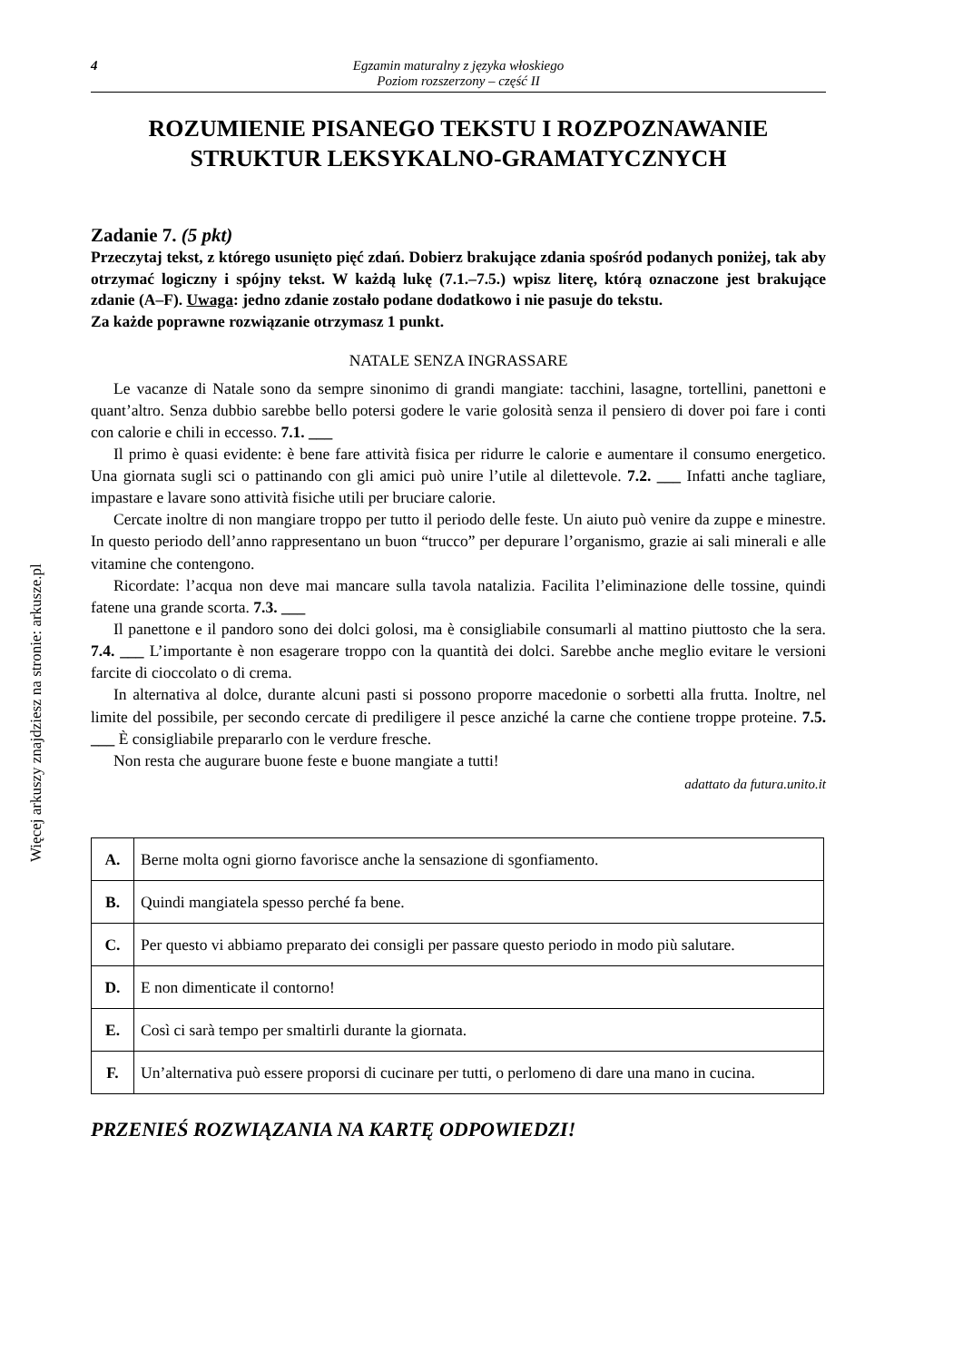Więcej arkuszy znajdziesz na stronie: arkusze.pl
4 Egzamin maturalny z języka włoskiego
Poziom rozszerzony – część II
ROZUMIENIE PISANEGO TEKSTU I ROZPOZNAWANIE STRUKTUR LEKSYKALNO-GRAMATYCZNYCH
Zadanie 7. (5 pkt)
Przeczytaj tekst, z którego usunięto pięć zdań. Dobierz brakujące zdania spośród podanych poniżej, tak aby otrzymać logiczny i spójny tekst. W każdą lukę (7.1.–7.5.) wpisz literę, którą oznaczone jest brakujące zdanie (A–F). Uwaga: jedno zdanie zostało podane dodatkowo i nie pasuje do tekstu.
Za każde poprawne rozwiązanie otrzymasz 1 punkt.
NATALE SENZA INGRASSARE
Le vacanze di Natale sono da sempre sinonimo di grandi mangiate: tacchini, lasagne, tortellini, panettoni e quant’altro. Senza dubbio sarebbe bello potersi godere le varie golosità senza il pensiero di dover poi fare i conti con calorie e chili in eccesso. 7.1. ___
Il primo è quasi evidente: è bene fare attività fisica per ridurre le calorie e aumentare il consumo energetico. Una giornata sugli sci o pattinando con gli amici può unire l’utile al dilettevole. 7.2. ___ Infatti anche tagliare, impastare e lavare sono attività fisiche utili per bruciare calorie.
Cercate inoltre di non mangiare troppo per tutto il periodo delle feste. Un aiuto può venire da zuppe e minestre. In questo periodo dell’anno rappresentano un buon “trucco” per depurare l’organismo, grazie ai sali minerali e alle vitamine che contengono.
Ricordate: l’acqua non deve mai mancare sulla tavola natalizia. Facilita l’eliminazione delle tossine, quindi fatene una grande scorta. 7.3. ___
Il panettone e il pandoro sono dei dolci golosi, ma è consigliabile consumarli al mattino piuttosto che la sera. 7.4. ___ L’importante è non esagerare troppo con la quantità dei dolci. Sarebbe anche meglio evitare le versioni farcite di cioccolato o di crema.
In alternativa al dolce, durante alcuni pasti si possono proporre macedonie o sorbetti alla frutta. Inoltre, nel limite del possibile, per secondo cercate di prediligere il pesce anziché la carne che contiene troppe proteine. 7.5. ___ È consigliabile prepararlo con le verdure fresche.
Non resta che augurare buone feste e buone mangiate a tutti!
adattato da futura.unito.it
| A. | Berne molta ogni giorno favorisce anche la sensazione di sgonfiamento. |
| B. | Quindi mangiatela spesso perché fa bene. |
| C. | Per questo vi abbiamo preparato dei consigli per passare questo periodo in modo più salutare. |
| D. | E non dimenticate il contorno! |
| E. | Così ci sarà tempo per smaltirli durante la giornata. |
| F. | Un’alternativa può essere proporsi di cucinare per tutti, o perlomeno di dare una mano in cucina. |
PRZENIEŚ ROZWIĄZANIA NA KARTĘ ODPOWIEDZI!